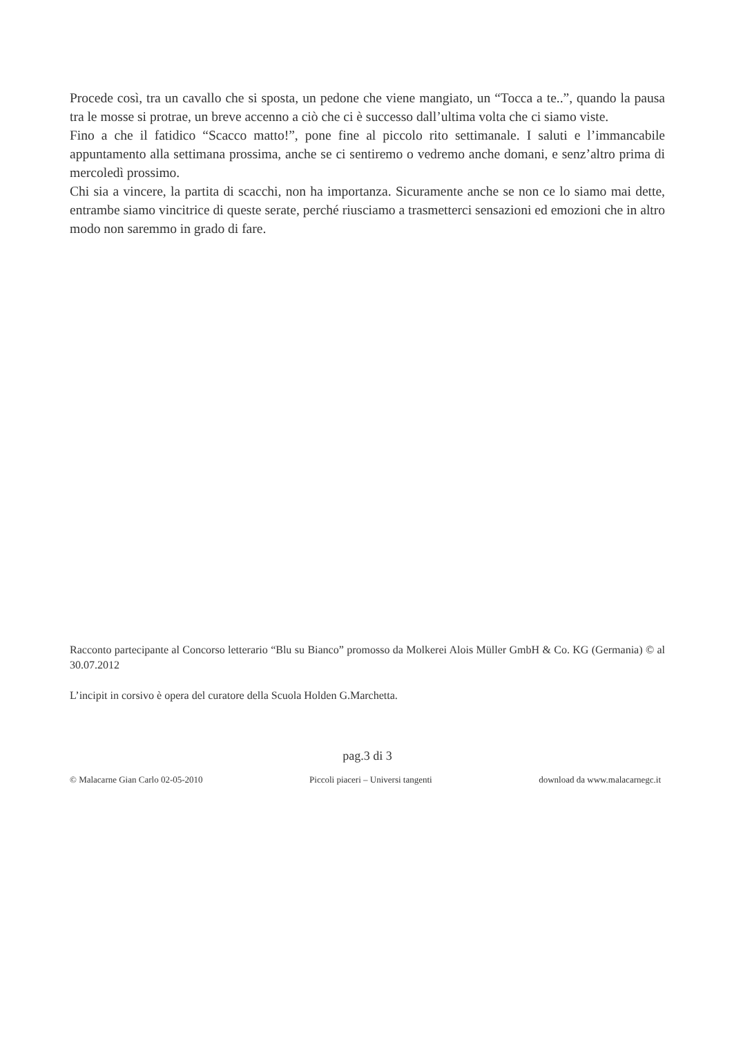Procede così, tra un cavallo che si sposta, un pedone che viene mangiato, un “Tocca a te..”, quando la pausa tra le mosse si protrae, un breve accenno a ciò che ci è successo dall’ultima volta che ci siamo viste.
Fino a che il fatidico “Scacco matto!”, pone fine al piccolo rito settimanale. I saluti e l’immancabile appuntamento alla settimana prossima, anche se ci sentiremo o vedremo anche domani, e senz’altro prima di mercoledì prossimo.
Chi sia a vincere, la partita di scacchi, non ha importanza. Sicuramente anche se non ce lo siamo mai dette, entrambe siamo vincitrice di queste serate, perché riusciamo a trasmetterci sensazioni ed emozioni che in altro modo non saremmo in grado di fare.
Racconto partecipante al Concorso letterario “Blu su Bianco” promosso da Molkerei Alois Müller GmbH & Co. KG (Germania) © al 30.07.2012
L’incipit in corsivo è opera del curatore della Scuola Holden G.Marchetta.
pag.3 di 3
© Malacarne Gian Carlo 02-05-2010 Piccoli piaceri – Universi tangenti download da www.malacarnegc.it